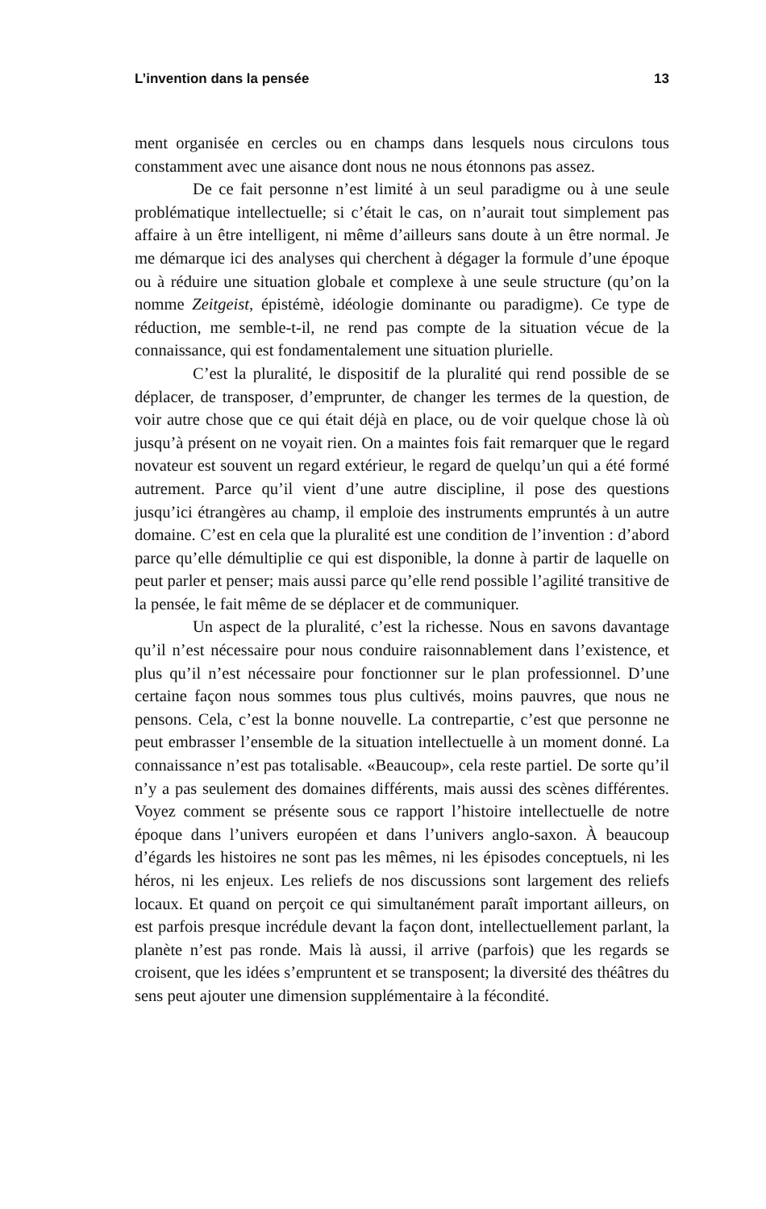L’invention dans la pensée 13
ment organisée en cercles ou en champs dans lesquels nous circulons tous constamment avec une aisance dont nous ne nous étonnons pas assez.
De ce fait personne n’est limité à un seul paradigme ou à une seule problématique intellectuelle; si c’était le cas, on n’aurait tout simplement pas affaire à un être intelligent, ni même d’ailleurs sans doute à un être normal. Je me démarque ici des analyses qui cherchent à dégager la formule d’une époque ou à réduire une situation globale et complexe à une seule structure (qu’on la nomme Zeitgeist, épistémè, idéologie dominante ou paradigme). Ce type de réduction, me semble-t-il, ne rend pas compte de la situation vécue de la connaissance, qui est fondamentalement une situation plurielle.
C’est la pluralité, le dispositif de la pluralité qui rend possible de se déplacer, de transposer, d’emprunter, de changer les termes de la question, de voir autre chose que ce qui était déjà en place, ou de voir quelque chose là où jusqu’à présent on ne voyait rien. On a maintes fois fait remarquer que le regard novateur est souvent un regard extérieur, le regard de quelqu’un qui a été formé autrement. Parce qu’il vient d’une autre discipline, il pose des questions jusqu’ici étrangères au champ, il emploie des instruments empruntés à un autre domaine. C’est en cela que la pluralité est une condition de l’invention : d’abord parce qu’elle démultiplie ce qui est disponible, la donne à partir de laquelle on peut parler et penser; mais aussi parce qu’elle rend possible l’agilité transitive de la pensée, le fait même de se déplacer et de communiquer.
Un aspect de la pluralité, c’est la richesse. Nous en savons davantage qu’il n’est nécessaire pour nous conduire raisonnablement dans l’existence, et plus qu’il n’est nécessaire pour fonctionner sur le plan professionnel. D’une certaine façon nous sommes tous plus cultivés, moins pauvres, que nous ne pensons. Cela, c’est la bonne nouvelle. La contrepartie, c’est que personne ne peut embrasser l’ensemble de la situation intellectuelle à un moment donné. La connaissance n’est pas totalisable. «Beaucoup», cela reste partiel. De sorte qu’il n’y a pas seulement des domaines différents, mais aussi des scènes différentes. Voyez comment se présente sous ce rapport l’histoire intellectuelle de notre époque dans l’univers européen et dans l’univers anglo-saxon. À beaucoup d’égards les histoires ne sont pas les mêmes, ni les épisodes conceptuels, ni les héros, ni les enjeux. Les reliefs de nos discussions sont largement des reliefs locaux. Et quand on perçoit ce qui simultanément paraît important ailleurs, on est parfois presque incrédule devant la façon dont, intellectuellement parlant, la planète n’est pas ronde. Mais là aussi, il arrive (parfois) que les regards se croisent, que les idées s’empruntent et se transposent; la diversité des théâtres du sens peut ajouter une dimension supplémentaire à la fécondité.